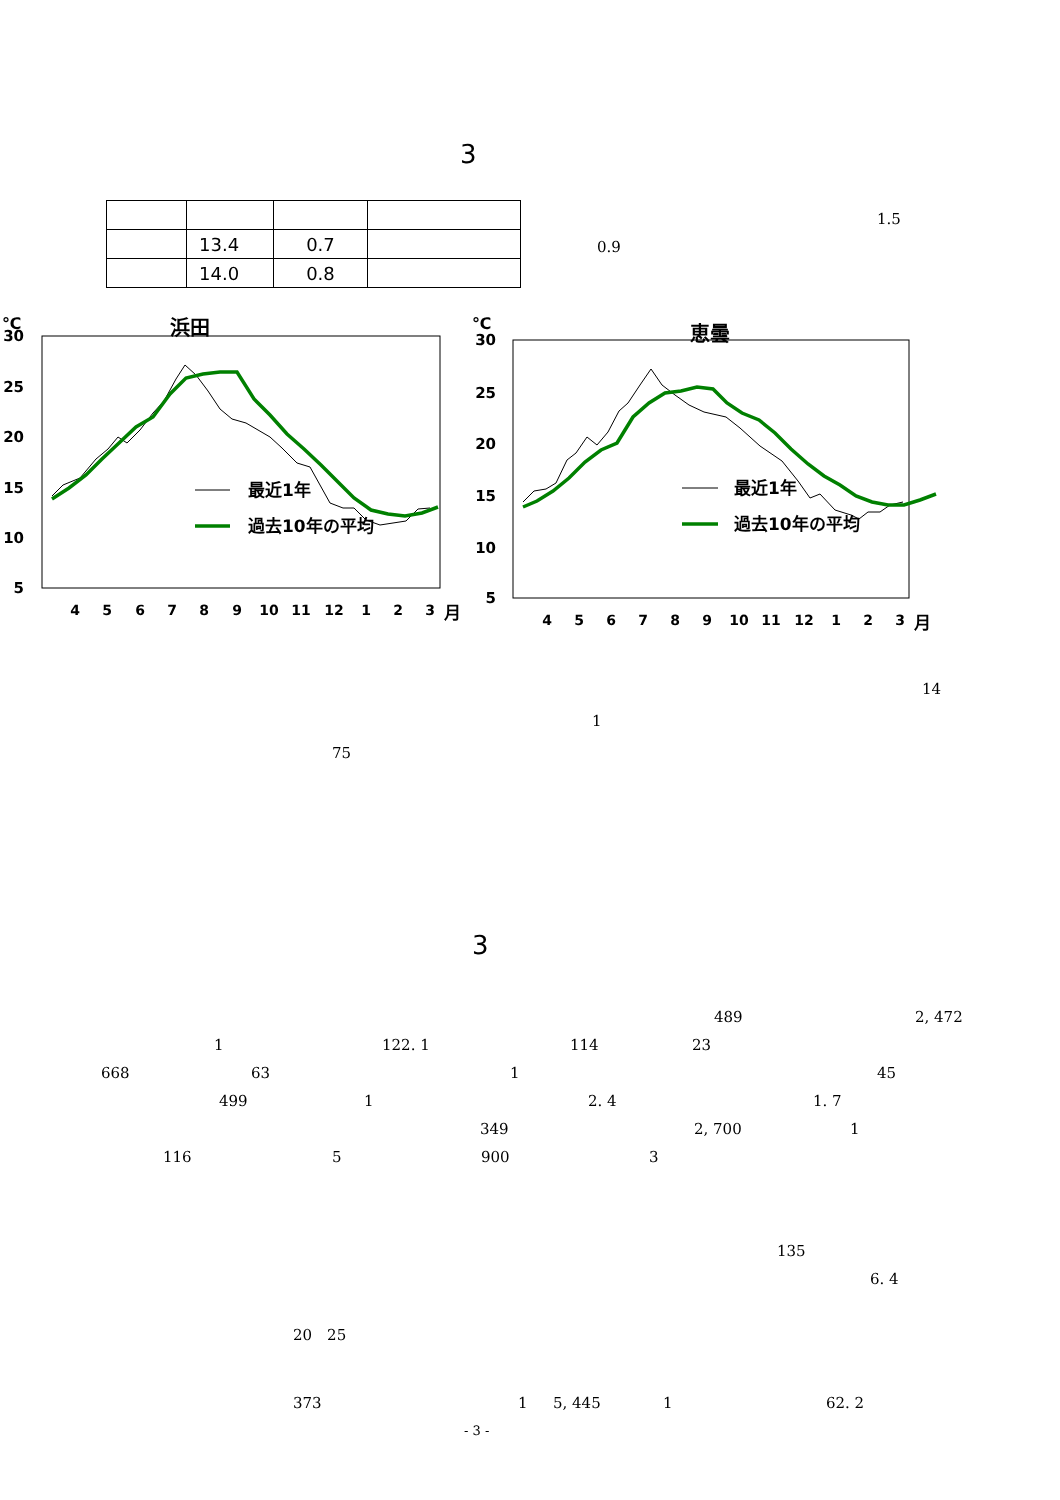3
| | 13.4 | 0.7 | |
| | 14.0 | 0.8 | |
1.5
0.9
℃
浜田
30
25
20
15
10
5
4
5
6
7
8
9
10
11
12
1
2
3
月
最近1年
過去10年の平均
℃
恵曇
30
25
20
15
10
5
4
5
6
7
8
9
10
11
12
1
2
3
月
最近1年
過去10年の平均
14
1
75
3
489 2, 472
1 122. 1 114 23
668 63 1 45
499 1 2. 4 1. 7
349 2, 700 1
116 5 900 3
135
6. 4
20　25
373 1 5, 445 1 62. 2
- 3 -